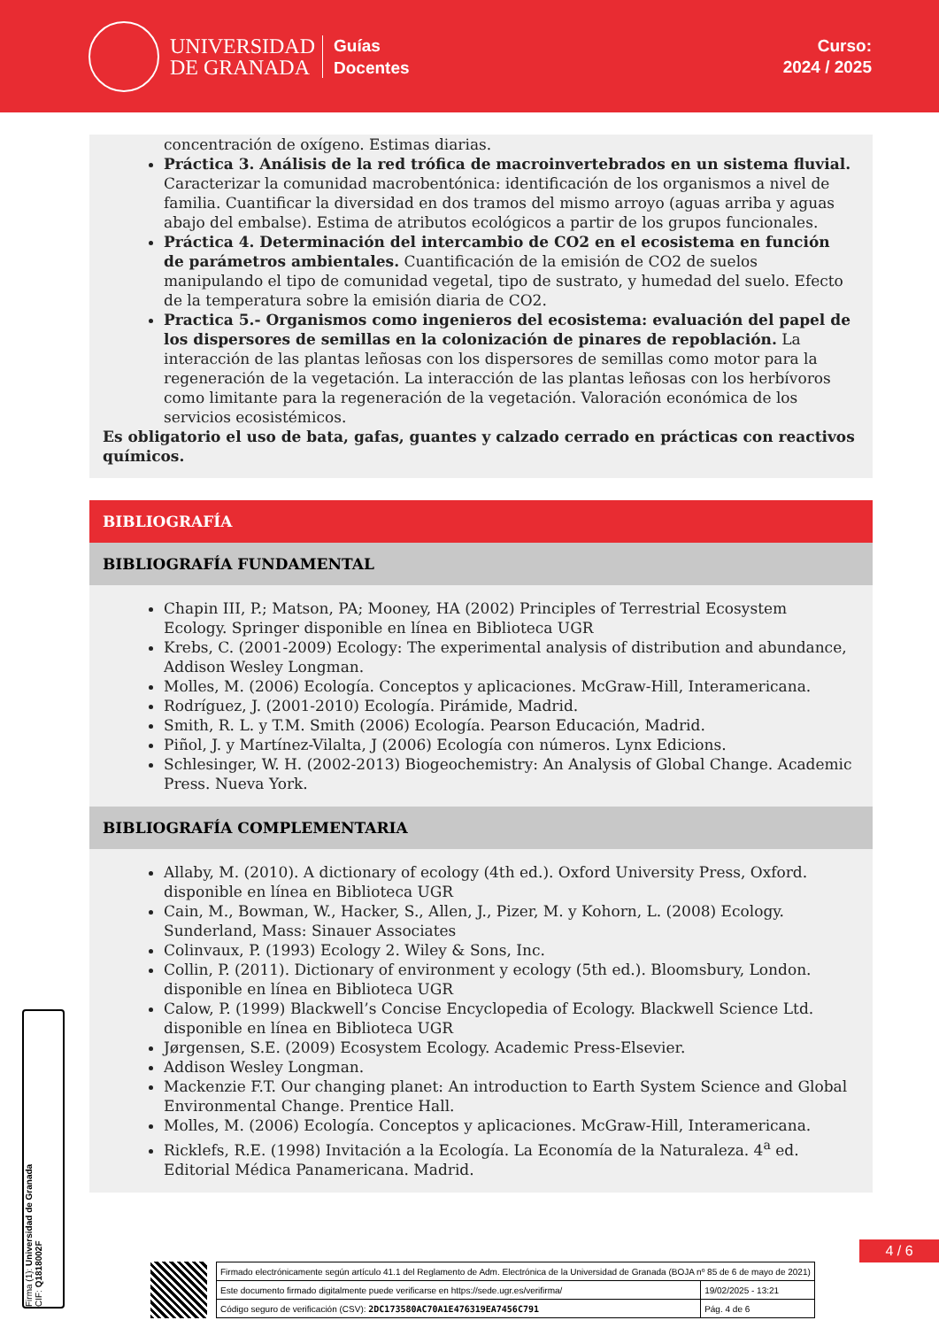UNIVERSIDAD
DE GRANADA
Guías
Docentes
Curso:
2024 / 2025
concentración de oxígeno. Estimas diarias.
Práctica 3. Análisis de la red trófica de macroinvertebrados en un sistema fluvial. Caracterizar la comunidad macrobentónica: identificación de los organismos a nivel de familia. Cuantificar la diversidad en dos tramos del mismo arroyo (aguas arriba y aguas abajo del embalse). Estima de atributos ecológicos a partir de los grupos funcionales.
Práctica 4. Determinación del intercambio de CO2 en el ecosistema en función de parámetros ambientales. Cuantificación de la emisión de CO2 de suelos manipulando el tipo de comunidad vegetal, tipo de sustrato, y humedad del suelo. Efecto de la temperatura sobre la emisión diaria de CO2.
Practica 5.- Organismos como ingenieros del ecosistema: evaluación del papel de los dispersores de semillas en la colonización de pinares de repoblación. La interacción de las plantas leñosas con los dispersores de semillas como motor para la regeneración de la vegetación. La interacción de las plantas leñosas con los herbívoros como limitante para la regeneración de la vegetación. Valoración económica de los servicios ecosistémicos.
Es obligatorio el uso de bata, gafas, guantes y calzado cerrado en prácticas con reactivos químicos.
BIBLIOGRAFÍA
BIBLIOGRAFÍA FUNDAMENTAL
Chapin III, P.; Matson, PA; Mooney, HA (2002) Principles of Terrestrial Ecosystem Ecology. Springer disponible en línea en Biblioteca UGR
Krebs, C. (2001-2009) Ecology: The experimental analysis of distribution and abundance, Addison Wesley Longman.
Molles, M. (2006) Ecología. Conceptos y aplicaciones. McGraw-Hill, Interamericana.
Rodríguez, J. (2001-2010) Ecología. Pirámide, Madrid.
Smith, R. L. y T.M. Smith (2006) Ecología. Pearson Educación, Madrid.
Piñol, J. y Martínez-Vilalta, J (2006) Ecología con números. Lynx Edicions.
Schlesinger, W. H. (2002-2013) Biogeochemistry: An Analysis of Global Change. Academic Press. Nueva York.
BIBLIOGRAFÍA COMPLEMENTARIA
Allaby, M. (2010). A dictionary of ecology (4th ed.). Oxford University Press, Oxford. disponible en línea en Biblioteca UGR
Cain, M., Bowman, W., Hacker, S., Allen, J., Pizer, M. y Kohorn, L. (2008) Ecology. Sunderland, Mass: Sinauer Associates
Colinvaux, P. (1993) Ecology 2. Wiley & Sons, Inc.
Collin, P. (2011). Dictionary of environment y ecology (5th ed.). Bloomsbury, London. disponible en línea en Biblioteca UGR
Calow, P. (1999) Blackwell’s Concise Encyclopedia of Ecology. Blackwell Science Ltd. disponible en línea en Biblioteca UGR
Jørgensen, S.E. (2009) Ecosystem Ecology. Academic Press-Elsevier.
Addison Wesley Longman.
Mackenzie F.T. Our changing planet: An introduction to Earth System Science and Global Environmental Change. Prentice Hall.
Molles, M. (2006) Ecología. Conceptos y aplicaciones. McGraw-Hill, Interamericana.
Ricklefs, R.E. (1998) Invitación a la Ecología. La Economía de la Naturaleza. 4<sup>a</sup> ed. Editorial Médica Panamericana. Madrid.
Firma (1): Universidad de Granada
CIF: Q1818002F
4 / 6
| Firmado electrónicamente según artículo 41.1 del Reglamento de Adm. Electrónica de la Universidad de Granada (BOJA nº 85 de 6 de mayo de 2021) | |
| Este documento firmado digitalmente puede verificarse en https://sede.ugr.es/verifirma/ | 19/02/2025 - 13:21 |
| Código seguro de verificación (CSV): 2DC173580AC70A1E476319EA7456C791 | Pág. 4 de 6 |